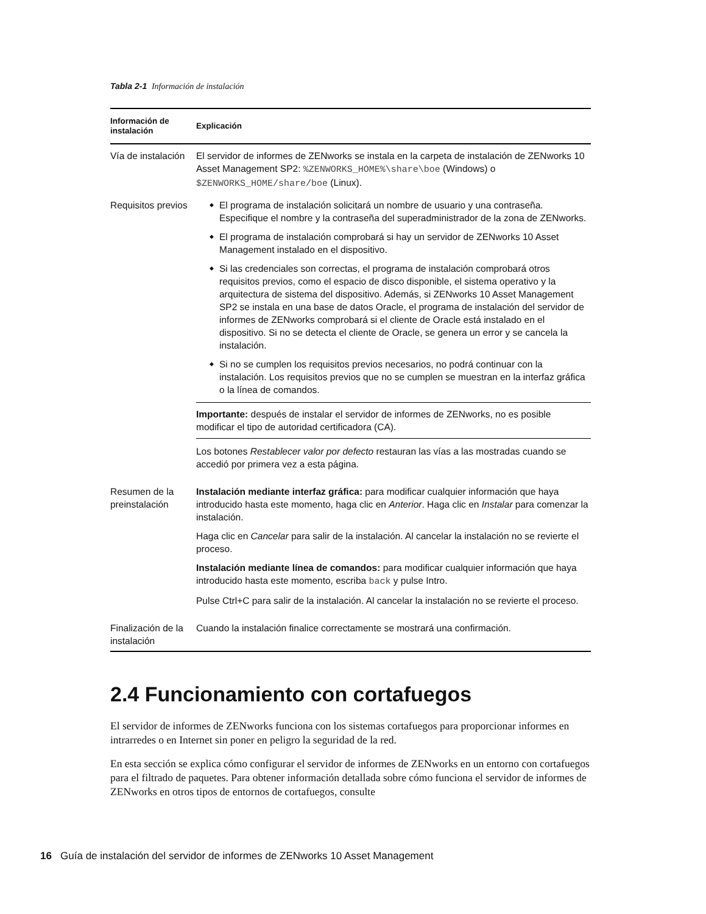Tabla 2-1 Información de instalación
| Información de instalación | Explicación |
| --- | --- |
| Vía de instalación | El servidor de informes de ZENworks se instala en la carpeta de instalación de ZENworks 10 Asset Management SP2: %ZENWORKS_HOME%\share\boe (Windows) o $ZENWORKS_HOME/share/boe (Linux). |
| Requisitos previos | El programa de instalación solicitará un nombre de usuario y una contraseña. Especifique el nombre y la contraseña del superadministrador de la zona de ZENworks. El programa de instalación comprobará si hay un servidor de ZENworks 10 Asset Management instalado en el dispositivo. Si las credenciales son correctas, el programa de instalación comprobará otros requisitos previos, como el espacio de disco disponible, el sistema operativo y la arquitectura de sistema del dispositivo. Además, si ZENworks 10 Asset Management SP2 se instala en una base de datos Oracle, el programa de instalación del servidor de informes de ZENworks comprobará si el cliente de Oracle está instalado en el dispositivo. Si no se detecta el cliente de Oracle, se genera un error y se cancela la instalación. Si no se cumplen los requisitos previos necesarios, no podrá continuar con la instalación. Los requisitos previos que no se cumplen se muestran en la interfaz gráfica o la línea de comandos. Importante: después de instalar el servidor de informes de ZENworks, no es posible modificar el tipo de autoridad certificadora (CA). Los botones Restablecer valor por defecto restauran las vías a las mostradas cuando se accedió por primera vez a esta página. |
| Resumen de la preinstalación | Instalación mediante interfaz gráfica: para modificar cualquier información que haya introducido hasta este momento, haga clic en Anterior . Haga clic en Instalar para comenzar la instalación. Haga clic en Cancelar para salir de la instalación. Al cancelar la instalación no se revierte el proceso. Instalación mediante línea de comandos: para modificar cualquier información que haya introducido hasta este momento, escriba back y pulse Intro. Pulse Ctrl+C para salir de la instalación. Al cancelar la instalación no se revierte el proceso. |
| Finalización de la instalación | Cuando la instalación finalice correctamente se mostrará una confirmación. |
2.4 Funcionamiento con cortafuegos
El servidor de informes de ZENworks funciona con los sistemas cortafuegos para proporcionar informes en intrarredes o en Internet sin poner en peligro la seguridad de la red.
En esta sección se explica cómo configurar el servidor de informes de ZENworks en un entorno con cortafuegos para el filtrado de paquetes. Para obtener información detallada sobre cómo funciona el servidor de informes de ZENworks en otros tipos de entornos de cortafuegos, consulte
16 Guía de instalación del servidor de informes de ZENworks 10 Asset Management